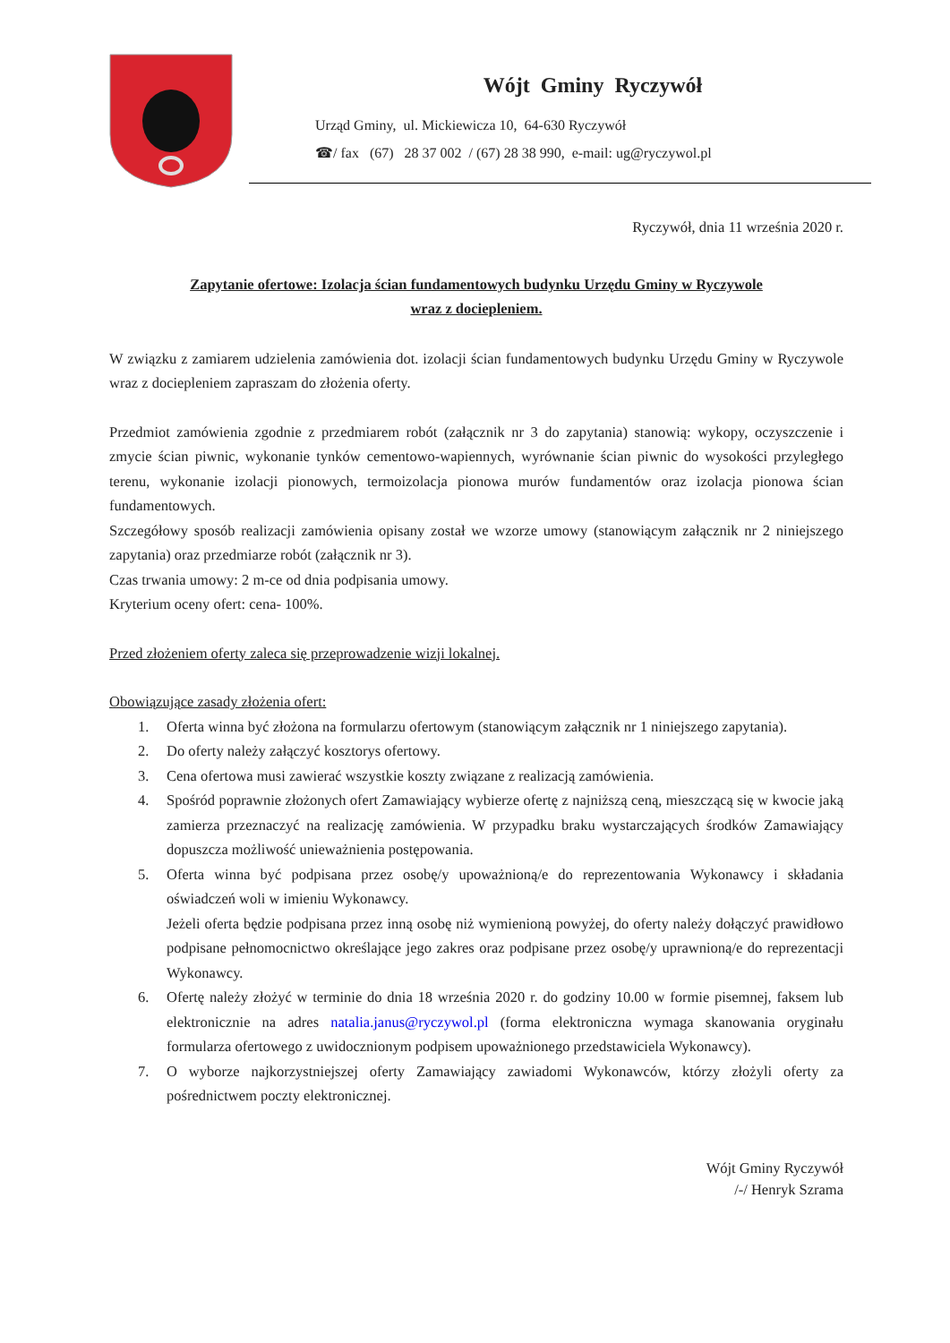Wójt Gminy Ryczywół
Urząd Gminy, ul. Mickiewicza 10, 64-630 Ryczywół
☎/ fax (67) 28 37 002 / (67) 28 38 990, e-mail: ug@ryczywol.pl
Ryczywół, dnia 11 września 2020 r.
Zapytanie ofertowe: Izolacja ścian fundamentowych budynku Urzędu Gminy w Ryczywole
wraz z dociepleniem.
W związku z zamiarem udzielenia zamówienia dot. izolacji ścian fundamentowych budynku Urzędu Gminy w Ryczywole wraz z dociepleniem zapraszam do złożenia oferty.
Przedmiot zamówienia zgodnie z przedmiarem robót (załącznik nr 3 do zapytania) stanowią: wykopy, oczyszczenie i zmycie ścian piwnic, wykonanie tynków cementowo-wapiennych, wyrównanie ścian piwnic do wysokości przyległego terenu, wykonanie izolacji pionowych, termoizolacja pionowa murów fundamentów oraz izolacja pionowa ścian fundamentowych.
Szczegółowy sposób realizacji zamówienia opisany został we wzorze umowy (stanowiącym załącznik nr 2 niniejszego zapytania) oraz przedmiarze robót (załącznik nr 3).
Czas trwania umowy: 2 m-ce od dnia podpisania umowy.
Kryterium oceny ofert: cena- 100%.
Przed złożeniem oferty zaleca się przeprowadzenie wizji lokalnej.
Obowiązujące zasady złożenia ofert:
1. Oferta winna być złożona na formularzu ofertowym (stanowiącym załącznik nr 1 niniejszego zapytania).
2. Do oferty należy załączyć kosztorys ofertowy.
3. Cena ofertowa musi zawierać wszystkie koszty związane z realizacją zamówienia.
4. Spośród poprawnie złożonych ofert Zamawiający wybierze ofertę z najniższą ceną, mieszczącą się w kwocie jaką zamierza przeznaczyć na realizację zamówienia. W przypadku braku wystarczających środków Zamawiający dopuszcza możliwość unieważnienia postępowania.
5. Oferta winna być podpisana przez osobę/y upoważnioną/e do reprezentowania Wykonawcy i składania oświadczeń woli w imieniu Wykonawcy.
Jeżeli oferta będzie podpisana przez inną osobę niż wymienioną powyżej, do oferty należy dołączyć prawidłowo podpisane pełnomocnictwo określające jego zakres oraz podpisane przez osobę/y uprawnioną/e do reprezentacji Wykonawcy.
6. Ofertę należy złożyć w terminie do dnia 18 września 2020 r. do godziny 10.00 w formie pisemnej, faksem lub elektronicznie na adres natalia.janus@ryczywol.pl (forma elektroniczna wymaga skanowania oryginału formularza ofertowego z uwidocznionym podpisem upoważnionego przedstawiciela Wykonawcy).
7. O wyborze najkorzystniejszej oferty Zamawiający zawiadomi Wykonawców, którzy złożyli oferty za pośrednictwem poczty elektronicznej.
Wójt Gminy Ryczywół
/-/ Henryk Szrama